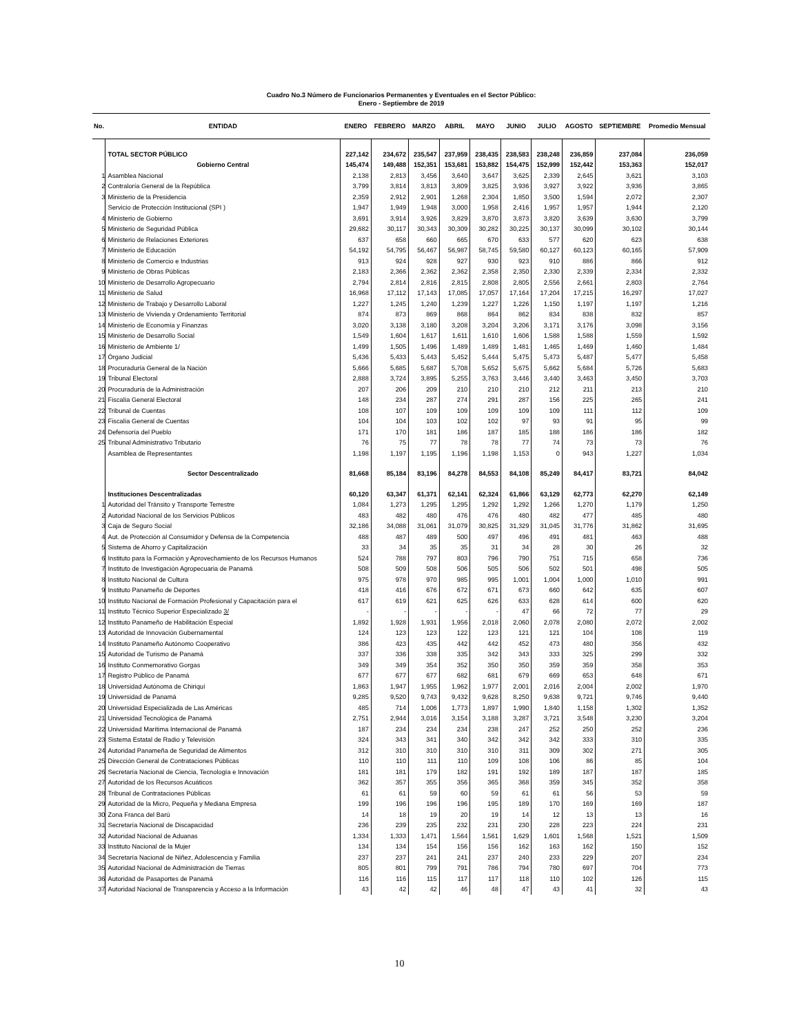Cuadro No.3 Número de Funcionarios Permanentes y Eventuales en el Sector Público:
Enero - Septiembre de 2019
| No. | ENTIDAD | ENERO | FEBRERO | MARZO | ABRIL | MAYO | JUNIO | JULIO | AGOSTO | SEPTIEMBRE | Promedio Mensual |
| --- | --- | --- | --- | --- | --- | --- | --- | --- | --- | --- | --- |
| | TOTAL SECTOR PÚBLICO | 227,142 | 234,672 | 235,547 | 237,959 | 238,435 | 238,583 | 238,248 | 236,859 | 237,084 | 236,059 |
| | Gobierno Central | 145,474 | 149,488 | 152,351 | 153,681 | 153,882 | 154,475 | 152,999 | 152,442 | 153,363 | 152,017 |
| 1 | Asamblea Nacional | 2,138 | 2,813 | 3,456 | 3,640 | 3,647 | 3,625 | 2,339 | 2,645 | 3,621 | 3,103 |
| 2 | Contraloría General de la República | 3,799 | 3,814 | 3,813 | 3,809 | 3,825 | 3,936 | 3,927 | 3,922 | 3,936 | 3,865 |
| 3 | Ministerio de la Presidencia | 2,359 | 2,912 | 2,901 | 1,268 | 2,304 | 1,850 | 3,500 | 1,594 | 2,072 | 2,307 |
| | Servicio de Protección Institucional (SPI ) | 1,947 | 1,949 | 1,948 | 3,000 | 1,958 | 2,416 | 1,957 | 1,957 | 1,944 | 2,120 |
| 4 | Ministerio de Gobierno | 3,691 | 3,914 | 3,926 | 3,829 | 3,870 | 3,873 | 3,820 | 3,639 | 3,630 | 3,799 |
| 5 | Ministerio de Seguridad Pública | 29,682 | 30,117 | 30,343 | 30,309 | 30,282 | 30,225 | 30,137 | 30,099 | 30,102 | 30,144 |
| 6 | Ministerio de Relaciones Exteriores | 637 | 658 | 660 | 665 | 670 | 633 | 577 | 620 | 623 | 638 |
| 7 | Ministerio de Educación | 54,192 | 54,795 | 56,467 | 56,987 | 58,745 | 59,580 | 60,127 | 60,123 | 60,165 | 57,909 |
| 8 | Ministerio de Comercio e Industrias | 913 | 924 | 928 | 927 | 930 | 923 | 910 | 886 | 866 | 912 |
| 9 | Ministerio de Obras Públicas | 2,183 | 2,366 | 2,362 | 2,362 | 2,358 | 2,350 | 2,330 | 2,339 | 2,334 | 2,332 |
| 10 | Ministerio de Desarrollo Agropecuario | 2,794 | 2,814 | 2,816 | 2,815 | 2,808 | 2,805 | 2,556 | 2,661 | 2,803 | 2,764 |
| 11 | Ministerio de Salud | 16,968 | 17,112 | 17,143 | 17,085 | 17,057 | 17,164 | 17,204 | 17,215 | 16,297 | 17,027 |
| 12 | Ministerio de Trabajo y Desarrollo Laboral | 1,227 | 1,245 | 1,240 | 1,239 | 1,227 | 1,226 | 1,150 | 1,197 | 1,197 | 1,216 |
| 13 | Ministerio de Vivienda y Ordenamiento Territorial | 874 | 873 | 869 | 868 | 864 | 862 | 834 | 838 | 832 | 857 |
| 14 | Ministerio de Economía y Finanzas | 3,020 | 3,138 | 3,180 | 3,208 | 3,204 | 3,206 | 3,171 | 3,176 | 3,098 | 3,156 |
| 15 | Ministerio de Desarrollo Social | 1,549 | 1,604 | 1,617 | 1,611 | 1,610 | 1,606 | 1,588 | 1,588 | 1,559 | 1,592 |
| 16 | Ministerio de Ambiente 1/ | 1,499 | 1,505 | 1,496 | 1,489 | 1,489 | 1,481 | 1,465 | 1,469 | 1,460 | 1,484 |
| 17 | Órgano Judicial | 5,436 | 5,433 | 5,443 | 5,452 | 5,444 | 5,475 | 5,473 | 5,487 | 5,477 | 5,458 |
| 18 | Procuraduría General de la Nación | 5,666 | 5,685 | 5,687 | 5,708 | 5,652 | 5,675 | 5,662 | 5,684 | 5,726 | 5,683 |
| 19 | Tribunal Electoral | 2,888 | 3,724 | 3,895 | 5,255 | 3,763 | 3,446 | 3,440 | 3,463 | 3,450 | 3,703 |
| 20 | Procuraduría de la Administración | 207 | 206 | 209 | 210 | 210 | 210 | 212 | 211 | 213 | 210 |
| 21 | Fiscalía General Electoral | 148 | 234 | 287 | 274 | 291 | 287 | 156 | 225 | 265 | 241 |
| 22 | Tribunal de Cuentas | 108 | 107 | 109 | 109 | 109 | 109 | 109 | 111 | 112 | 109 |
| 23 | Fiscalía General de Cuentas | 104 | 104 | 103 | 102 | 102 | 97 | 93 | 91 | 95 | 99 |
| 24 | Defensoría del Pueblo | 171 | 170 | 181 | 186 | 187 | 185 | 188 | 186 | 186 | 182 |
| 25 | Tribunal Administrativo Tributario | 76 | 75 | 77 | 78 | 78 | 77 | 74 | 73 | 73 | 76 |
| | Asamblea de Representantes | 1,198 | 1,197 | 1,195 | 1,196 | 1,198 | 1,153 | 0 | 943 | 1,227 | 1,034 |
| | Sector Descentralizado | 81,668 | 85,184 | 83,196 | 84,278 | 84,553 | 84,108 | 85,249 | 84,417 | 83,721 | 84,042 |
| | Instituciones Descentralizadas | 60,120 | 63,347 | 61,371 | 62,141 | 62,324 | 61,866 | 63,129 | 62,773 | 62,270 | 62,149 |
| 1 | Autoridad del Tránsito y Transporte Terrestre | 1,084 | 1,273 | 1,295 | 1,295 | 1,292 | 1,292 | 1,266 | 1,270 | 1,179 | 1,250 |
| 2 | Autoridad Nacional de los Servicios Públicos | 483 | 482 | 480 | 476 | 476 | 480 | 482 | 477 | 485 | 480 |
| 3 | Caja de Seguro Social | 32,186 | 34,088 | 31,061 | 31,079 | 30,825 | 31,329 | 31,045 | 31,776 | 31,862 | 31,695 |
| 4 | Aut. de Protección al Consumidor y Defensa de la Competencia | 488 | 487 | 489 | 500 | 497 | 496 | 491 | 481 | 463 | 488 |
| 5 | Sistema de Ahorro y Capitalización | 33 | 34 | 35 | 35 | 31 | 34 | 28 | 30 | 26 | 32 |
| 6 | Instituto para la Formación y Aprovechamiento de los Recursos Humanos | 524 | 788 | 797 | 803 | 796 | 790 | 751 | 715 | 658 | 736 |
| 7 | Instituto de Investigación Agropecuaria de Panamá | 508 | 509 | 508 | 506 | 505 | 506 | 502 | 501 | 498 | 505 |
| 8 | Instituto Nacional de Cultura | 975 | 978 | 970 | 985 | 995 | 1,001 | 1,004 | 1,000 | 1,010 | 991 |
| 9 | Instituto Panameño de Deportes | 418 | 416 | 676 | 672 | 671 | 673 | 660 | 642 | 635 | 607 |
| 10 | Instituto Nacional de Formación Profesional y Capacitación para el | 617 | 619 | 621 | 625 | 626 | 633 | 628 | 614 | 600 | 620 |
| 11 | Instituto Técnico Superior Especializado 3/ | - | - | - | - | - | 47 | 66 | 72 | 77 | 29 |
| 12 | Instituto Panameño de Habilitación Especial | 1,892 | 1,928 | 1,931 | 1,956 | 2,018 | 2,060 | 2,078 | 2,080 | 2,072 | 2,002 |
| 13 | Autoridad de Innovación Gubernamental | 124 | 123 | 123 | 122 | 123 | 121 | 121 | 104 | 108 | 119 |
| 14 | Instituto Panameño Autónomo Cooperativo | 386 | 423 | 435 | 442 | 442 | 452 | 473 | 480 | 356 | 432 |
| 15 | Autoridad de Turismo de Panamá | 337 | 336 | 338 | 335 | 342 | 343 | 333 | 325 | 299 | 332 |
| 16 | Instituto Conmemorativo Gorgas | 349 | 349 | 354 | 352 | 350 | 350 | 359 | 359 | 358 | 353 |
| 17 | Registro Público de Panamá | 677 | 677 | 677 | 682 | 681 | 679 | 669 | 653 | 648 | 671 |
| 18 | Universidad Autónoma de Chiriquí | 1,863 | 1,947 | 1,955 | 1,962 | 1,977 | 2,001 | 2,016 | 2,004 | 2,002 | 1,970 |
| 19 | Universidad de Panamá | 9,285 | 9,520 | 9,743 | 9,432 | 9,628 | 8,250 | 9,638 | 9,721 | 9,746 | 9,440 |
| 20 | Universidad Especializada de Las Américas | 485 | 714 | 1,006 | 1,773 | 1,897 | 1,990 | 1,840 | 1,158 | 1,302 | 1,352 |
| 21 | Universidad Tecnológica de Panamá | 2,751 | 2,944 | 3,016 | 3,154 | 3,188 | 3,287 | 3,721 | 3,548 | 3,230 | 3,204 |
| 22 | Universidad Marítima Internacional de Panamá | 187 | 234 | 234 | 234 | 238 | 247 | 252 | 250 | 252 | 236 |
| 23 | Sistema Estatal de Radio y Televisión | 324 | 343 | 341 | 340 | 342 | 342 | 342 | 333 | 310 | 335 |
| 24 | Autoridad Panameña de Seguridad de Alimentos | 312 | 310 | 310 | 310 | 310 | 311 | 309 | 302 | 271 | 305 |
| 25 | Dirección General de Contrataciones Públicas | 110 | 110 | 111 | 110 | 109 | 108 | 106 | 86 | 85 | 104 |
| 26 | Secretaría Nacional de Ciencia, Tecnología e Innovación | 181 | 181 | 179 | 182 | 191 | 192 | 189 | 187 | 187 | 185 |
| 27 | Autoridad de los Recursos Acuáticos | 362 | 357 | 355 | 356 | 365 | 368 | 359 | 345 | 352 | 358 |
| 28 | Tribunal de Contrataciones Públicas | 61 | 61 | 59 | 60 | 59 | 61 | 61 | 56 | 53 | 59 |
| 29 | Autoridad de la Micro, Pequeña y Mediana Empresa | 199 | 196 | 196 | 196 | 195 | 189 | 170 | 169 | 169 | 187 |
| 30 | Zona Franca del Barú | 14 | 18 | 19 | 20 | 19 | 14 | 12 | 13 | 13 | 16 |
| 31 | Secretaría Nacional de Discapacidad | 236 | 239 | 235 | 232 | 231 | 230 | 228 | 223 | 224 | 231 |
| 32 | Autoridad Nacional de Aduanas | 1,334 | 1,333 | 1,471 | 1,564 | 1,561 | 1,629 | 1,601 | 1,568 | 1,521 | 1,509 |
| 33 | Instituto Nacional de la Mujer | 134 | 134 | 154 | 156 | 156 | 162 | 163 | 162 | 150 | 152 |
| 34 | Secretaría Nacional de Niñez, Adolescencia y Familia | 237 | 237 | 241 | 241 | 237 | 240 | 233 | 229 | 207 | 234 |
| 35 | Autoridad Nacional de Administración de Tierras | 805 | 801 | 799 | 791 | 786 | 794 | 780 | 697 | 704 | 773 |
| 36 | Autoridad de Pasaportes de Panamá | 116 | 116 | 115 | 117 | 117 | 118 | 110 | 102 | 126 | 115 |
| 37 | Autoridad Nacional de Transparencia y Acceso a la Información | 43 | 42 | 42 | 46 | 48 | 47 | 43 | 41 | 32 | 43 |
10